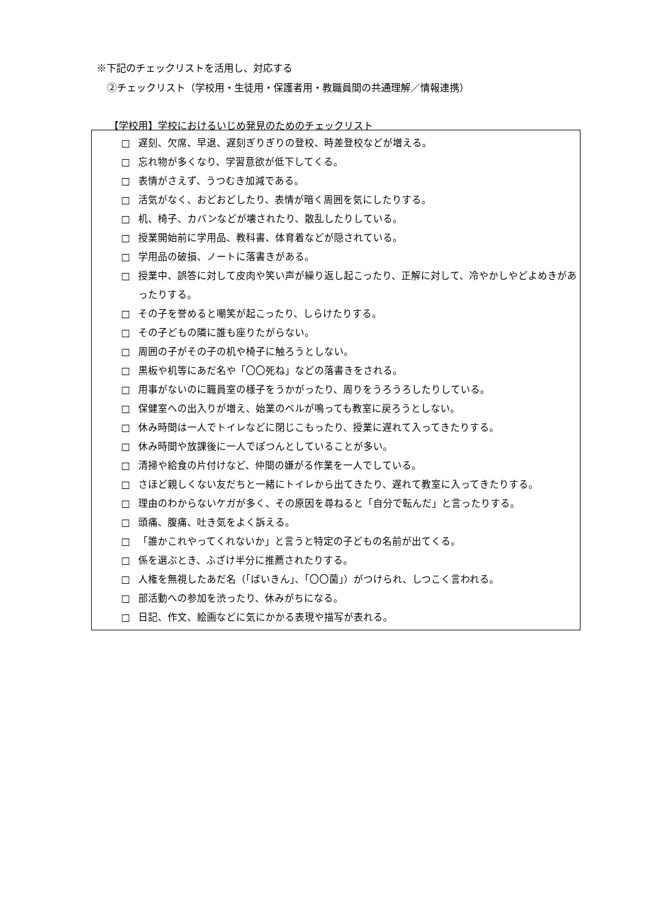※下記のチェックリストを活用し、対応する
②チェックリスト（学校用・生徒用・保護者用・教職員間の共通理解／情報連携）
【学校用】学校におけるいじめ発見のためのチェックリスト
□ 遅刻、欠席、早退、遅刻ぎりぎりの登校、時差登校などが増える。
□ 忘れ物が多くなり、学習意欲が低下してくる。
□ 表情がさえず、うつむき加減である。
□ 活気がなく、おどおどしたり、表情が暗く周囲を気にしたりする。
□ 机、椅子、カバンなどが壊されたり、散乱したりしている。
□ 授業開始前に学用品、教科書、体育着などが隠されている。
□ 学用品の破損、ノートに落書きがある。
□ 授業中、誤答に対して皮肉や笑い声が繰り返し起こったり、正解に対して、冷やかしやどよめきがあったりする。
□ その子を誉めると嘲笑が起こったり、しらけたりする。
□ その子どもの隣に誰も座りたがらない。
□ 周囲の子がその子の机や椅子に触ろうとしない。
□ 黒板や机等にあだ名や「〇〇死ね」などの落書きをされる。
□ 用事がないのに職員室の様子をうかがったり、周りをうろうろしたりしている。
□ 保健室への出入りが増え、始業のベルが鳴っても教室に戻ろうとしない。
□ 休み時間は一人でトイレなどに閉じこもったり、授業に遅れて入ってきたりする。
□ 休み時間や放課後に一人でぽつんとしていることが多い。
□ 清掃や給食の片付けなど、仲間の嫌がる作業を一人でしている。
□ さほど親しくない友だちと一緒にトイレから出てきたり、遅れて教室に入ってきたりする。
□ 理由のわからないケガが多く、その原因を尋ねると「自分で転んだ」と言ったりする。
□ 頭痛、腹痛、吐き気をよく訴える。
□ 「誰かこれやってくれないか」と言うと特定の子どもの名前が出てくる。
□ 係を選ぶとき、ふざけ半分に推薦されたりする。
□ 人権を無視したあだ名（「ばいきん」、「〇〇菌」）がつけられ、しつこく言われる。
□ 部活動への参加を渋ったり、休みがちになる。
□ 日記、作文、絵画などに気にかかる表現や描写が表れる。